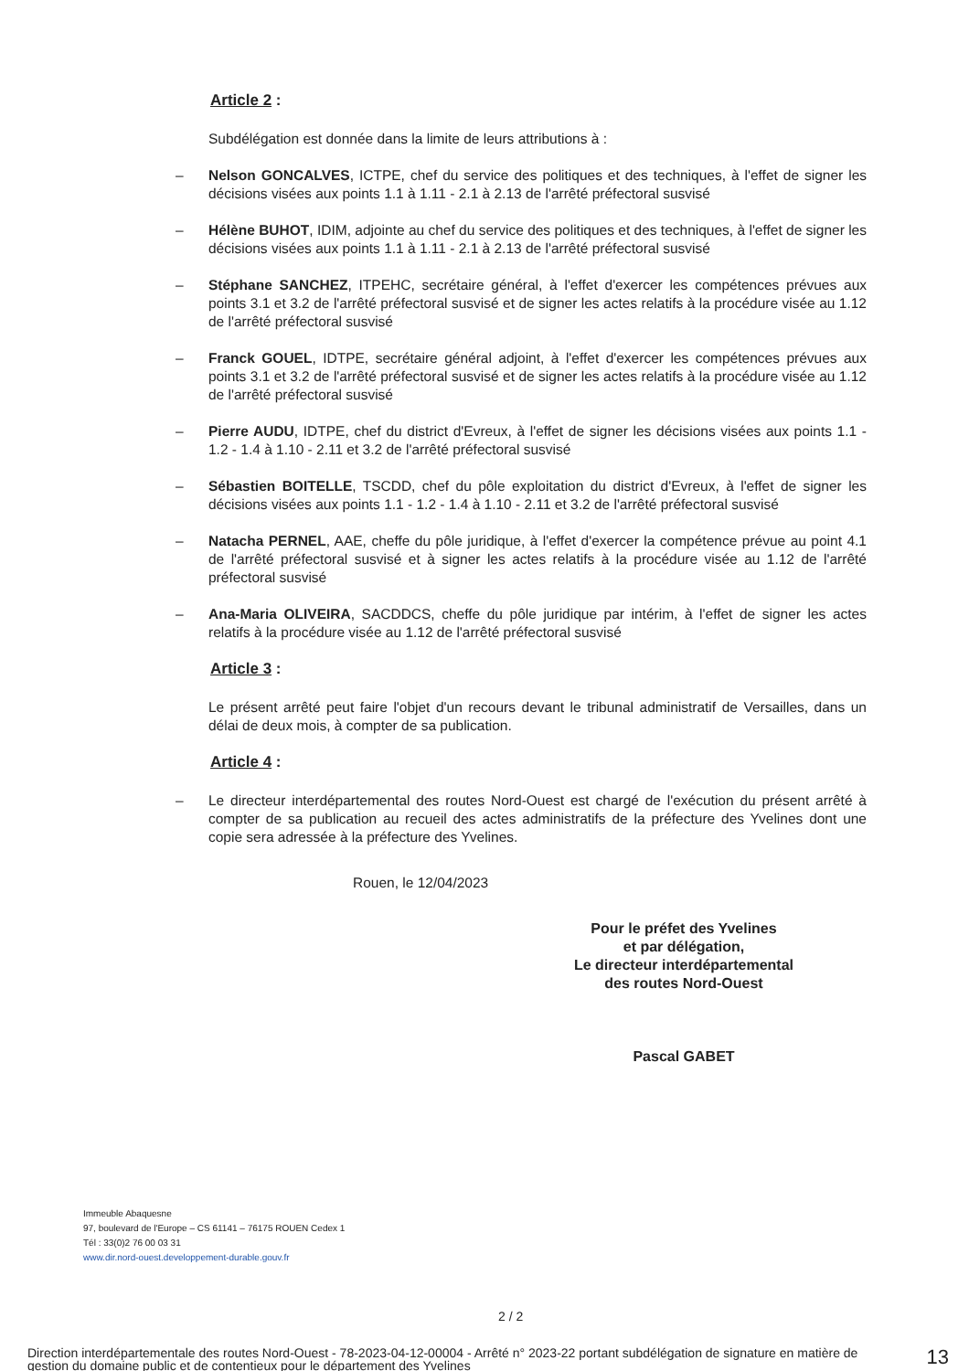Article 2 :
Subdélégation est donnée dans la limite de leurs attributions à :
– Nelson GONCALVES, ICTPE, chef du service des politiques et des techniques, à l'effet de signer les décisions visées aux points 1.1 à 1.11 - 2.1 à 2.13 de l'arrêté préfectoral susvisé
– Hélène BUHOT, IDIM, adjointe au chef du service des politiques et des techniques, à l'effet de signer les décisions visées aux points 1.1 à 1.11 - 2.1 à 2.13 de l'arrêté préfectoral susvisé
– Stéphane SANCHEZ, ITPEHC, secrétaire général, à l'effet d'exercer les compétences prévues aux points 3.1 et 3.2 de l'arrêté préfectoral susvisé et de signer les actes relatifs à la procédure visée au 1.12 de l'arrêté préfectoral susvisé
– Franck GOUEL, IDTPE, secrétaire général adjoint, à l'effet d'exercer les compétences prévues aux points 3.1 et 3.2 de l'arrêté préfectoral susvisé et de signer les actes relatifs à la procédure visée au 1.12 de l'arrêté préfectoral susvisé
– Pierre AUDU, IDTPE, chef du district d'Evreux, à l'effet de signer les décisions visées aux points 1.1 - 1.2 - 1.4 à 1.10 - 2.11 et 3.2 de l'arrêté préfectoral susvisé
– Sébastien BOITELLE, TSCDD, chef du pôle exploitation du district d'Evreux, à l'effet de signer les décisions visées aux points 1.1 - 1.2 - 1.4 à 1.10 - 2.11 et 3.2 de l'arrêté préfectoral susvisé
– Natacha PERNEL, AAE, cheffe du pôle juridique, à l'effet d'exercer la compétence prévue au point 4.1 de l'arrêté préfectoral susvisé et à signer les actes relatifs à la procédure visée au 1.12 de l'arrêté préfectoral susvisé
– Ana-Maria OLIVEIRA, SACDDCS, cheffe du pôle juridique par intérim, à l'effet de signer les actes relatifs à la procédure visée au 1.12 de l'arrêté préfectoral susvisé
Article 3 :
Le présent arrêté peut faire l'objet d'un recours devant le tribunal administratif de Versailles, dans un délai de deux mois, à compter de sa publication.
Article 4 :
– Le directeur interdépartemental des routes Nord-Ouest est chargé de l'exécution du présent arrêté à compter de sa publication au recueil des actes administratifs de la préfecture des Yvelines dont une copie sera adressée à la préfecture des Yvelines.
Rouen, le 12/04/2023
Pour le préfet des Yvelines
et par délégation,
Le directeur interdépartemental
des routes Nord-Ouest
Pascal GABET
Immeuble Abaquesne
97, boulevard de l'Europe – CS 61141 – 76175 ROUEN Cedex 1
Tél : 33(0)2 76 00 03 31
www.dir.nord-ouest.developpement-durable.gouv.fr
2 / 2
Direction interdépartementale des routes Nord-Ouest - 78-2023-04-12-00004 - Arrêté n° 2023-22 portant subdélégation de signature en matière de gestion du domaine public et de contentieux pour le département des Yvelines
13